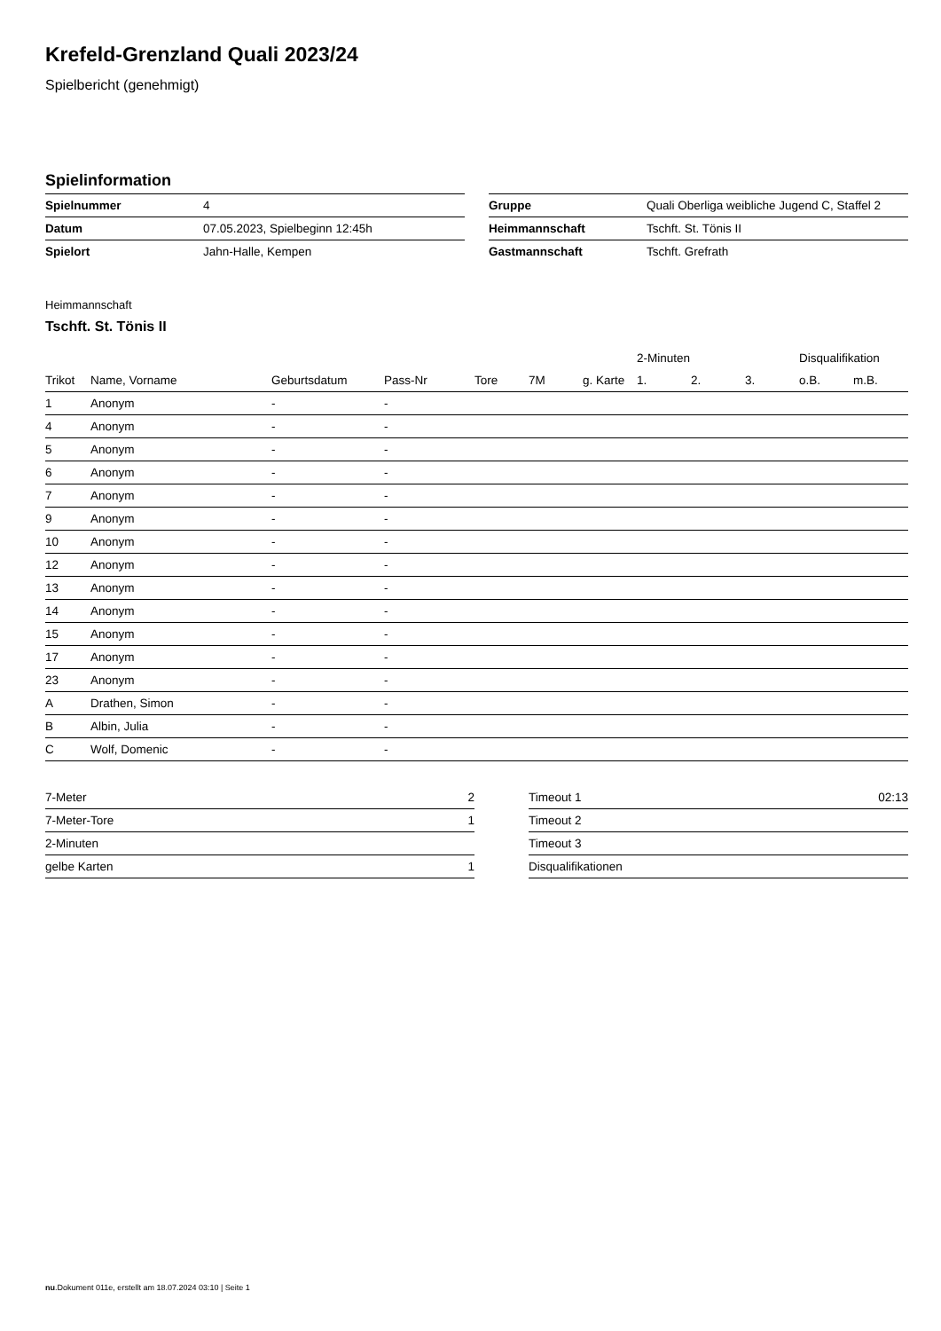Krefeld-Grenzland Quali 2023/24
Spielbericht (genehmigt)
Spielinformation
| Spielnummer | 4 |
| Datum | 07.05.2023, Spielbeginn 12:45h |
| Spielort | Jahn-Halle, Kempen |
| Gruppe | Quali Oberliga weibliche Jugend C, Staffel 2 |
| Heimmannschaft | Tschft. St. Tönis II |
| Gastmannschaft | Tschft. Grefrath |
Heimmannschaft
Tschft. St. Tönis II
| | | | | | | | 2-Minuten | | | Disqualifikation | |
| --- | --- | --- | --- | --- | --- | --- | --- | --- | --- | --- | --- |
| Trikot | Name, Vorname | Geburtsdatum | Pass-Nr | Tore | 7M | g. Karte | 1. | 2. | 3. | o.B. | m.B. |
| 1 | Anonym | - | - | | | | | | | | |
| 4 | Anonym | - | - | | | | | | | | |
| 5 | Anonym | - | - | | | | | | | | |
| 6 | Anonym | - | - | | | | | | | | |
| 7 | Anonym | - | - | | | | | | | | |
| 9 | Anonym | - | - | | | | | | | | |
| 10 | Anonym | - | - | | | | | | | | |
| 12 | Anonym | - | - | | | | | | | | |
| 13 | Anonym | - | - | | | | | | | | |
| 14 | Anonym | - | - | | | | | | | | |
| 15 | Anonym | - | - | | | | | | | | |
| 17 | Anonym | - | - | | | | | | | | |
| 23 | Anonym | - | - | | | | | | | | |
| A | Drathen, Simon | - | - | | | | | | | | |
| B | Albin, Julia | - | - | | | | | | | | |
| C | Wolf, Domenic | - | - | | | | | | | | |
| 7-Meter | 2 |
| 7-Meter-Tore | 1 |
| 2-Minuten | |
| gelbe Karten | 1 |
| Timeout 1 | 02:13 |
| Timeout 2 | |
| Timeout 3 | |
| Disqualifikationen | |
nu.Dokument 011e, erstellt am 18.07.2024 03:10 | Seite 1